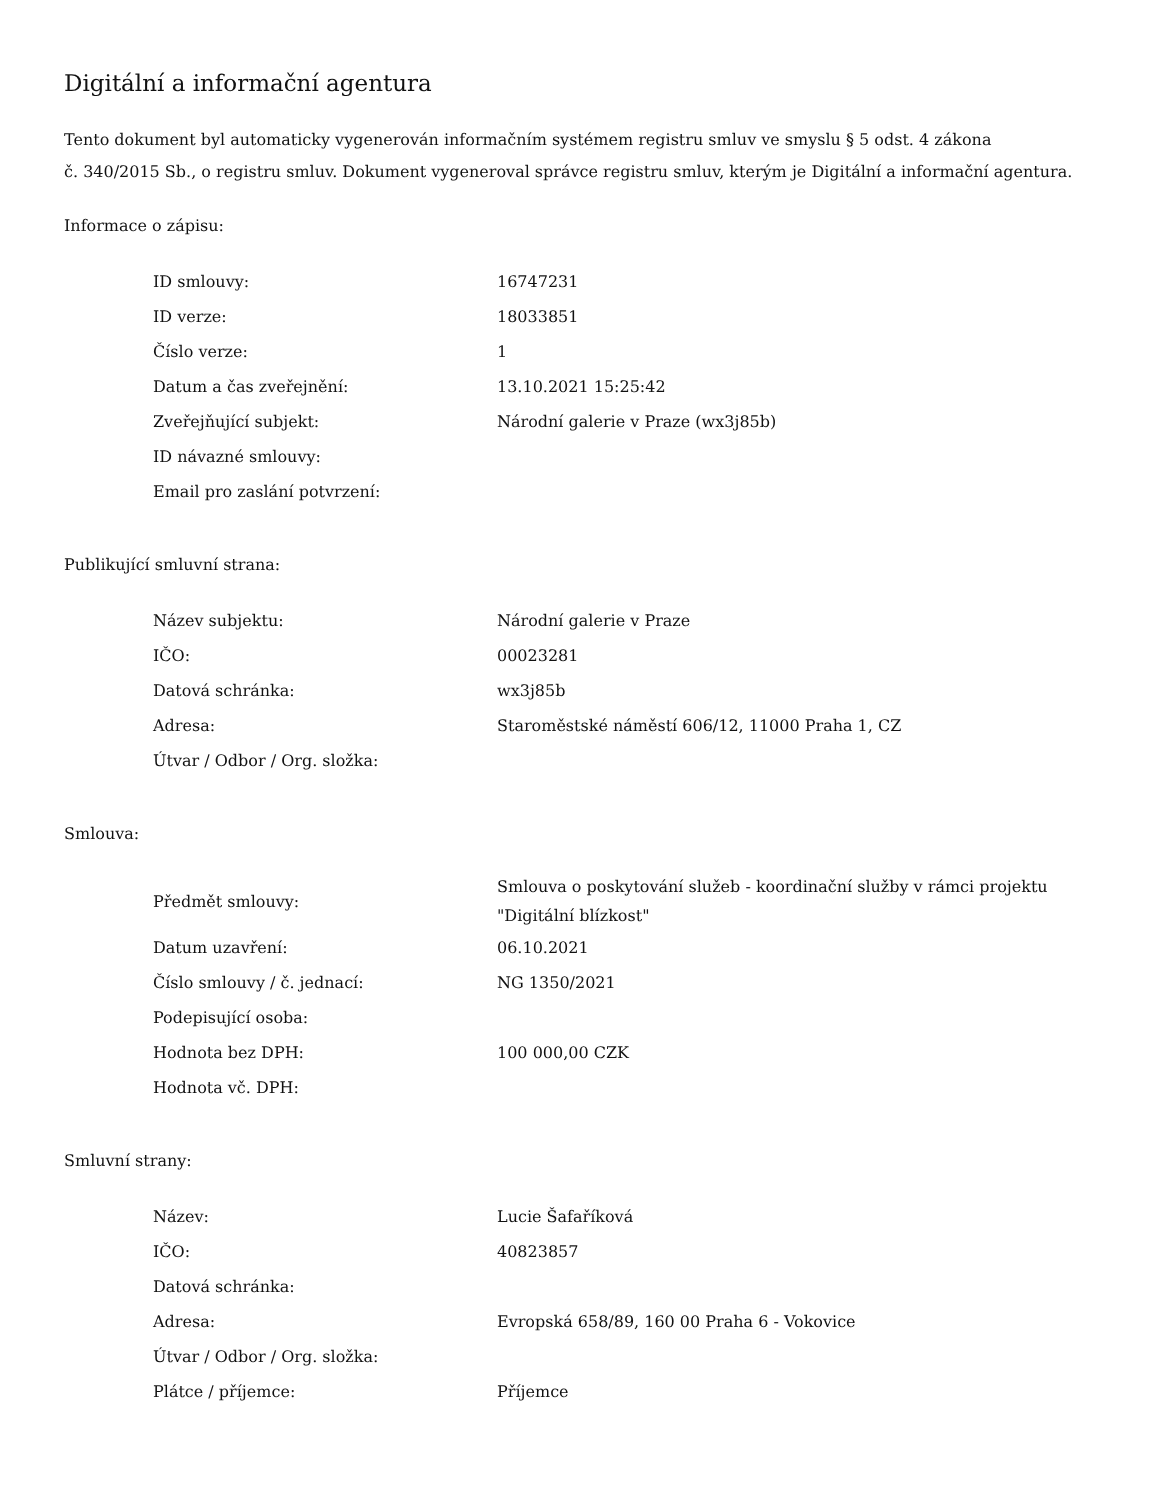Digitální a informační agentura
Tento dokument byl automaticky vygenerován informačním systémem registru smluv ve smyslu § 5 odst. 4 zákona
č. 340/2015 Sb., o registru smluv. Dokument vygeneroval správce registru smluv, kterým je Digitální a informační agentura.
Informace o zápisu:
| ID smlouvy: | 16747231 |
| ID verze: | 18033851 |
| Číslo verze: | 1 |
| Datum a čas zveřejnění: | 13.10.2021 15:25:42 |
| Zveřejňující subjekt: | Národní galerie v Praze (wx3j85b) |
| ID návazné smlouvy: | |
| Email pro zaslání potvrzení: | |
Publikující smluvní strana:
| Název subjektu: | Národní galerie v Praze |
| IČO: | 00023281 |
| Datová schránka: | wx3j85b |
| Adresa: | Staroměstské náměstí 606/12, 11000 Praha 1, CZ |
| Útvar / Odbor / Org. složka: | |
Smlouva:
| Předmět smlouvy: | Smlouva o poskytování služeb - koordinační služby v rámci projektu "Digitální blízkost" |
| Datum uzavření: | 06.10.2021 |
| Číslo smlouvy / č. jednací: | NG 1350/2021 |
| Podepisující osoba: | |
| Hodnota bez DPH: | 100 000,00 CZK |
| Hodnota vč. DPH: | |
Smluvní strany:
| Název: | Lucie Šafaříková |
| IČO: | 40823857 |
| Datová schránka: | |
| Adresa: | Evropská 658/89, 160 00 Praha 6 - Vokovice |
| Útvar / Odbor / Org. složka: | |
| Plátce / příjemce: | Příjemce |